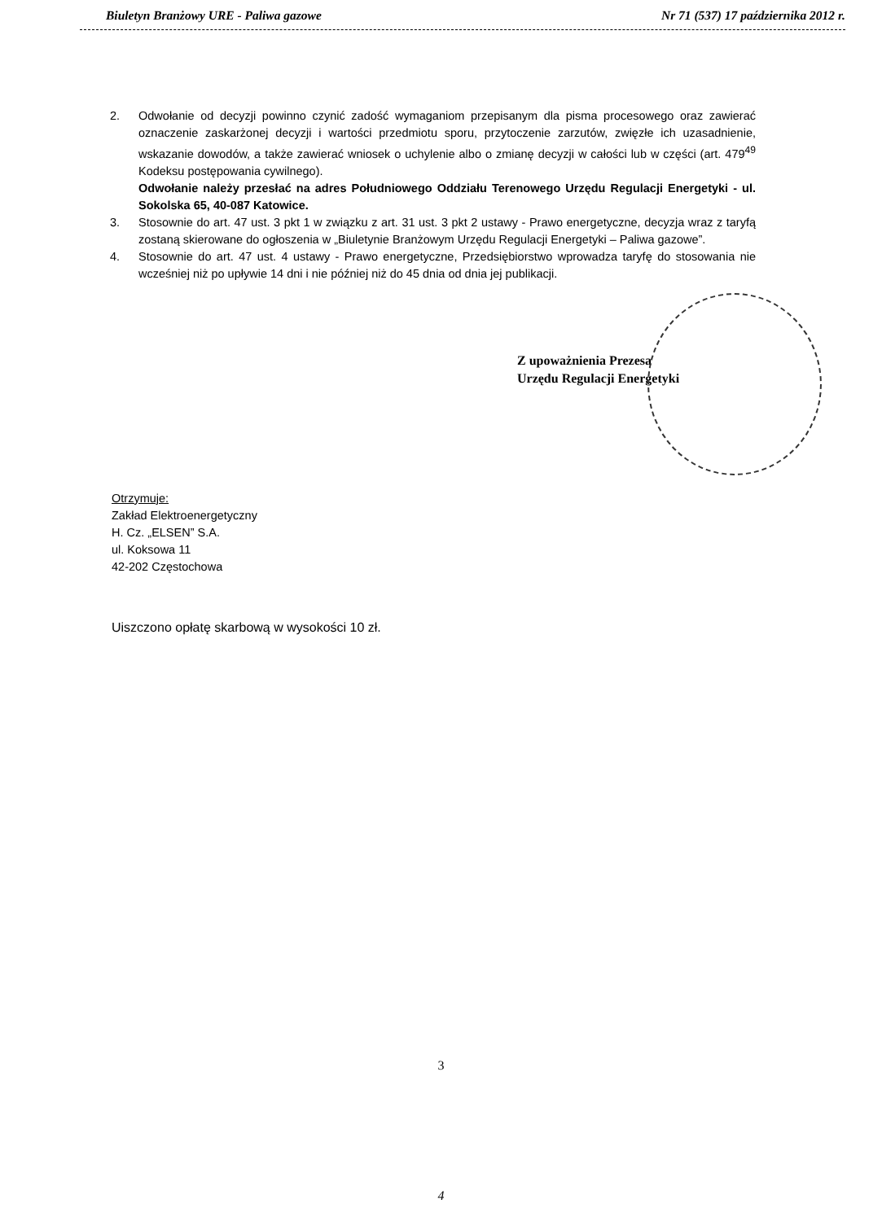Biuletyn Branżowy URE - Paliwa gazowe Nr 71 (537) 17 października 2012 r.
2. Odwołanie od decyzji powinno czynić zadość wymaganiom przepisanym dla pisma procesowego oraz zawierać oznaczenie zaskarżonej decyzji i wartości przedmiotu sporu, przytoczenie zarzutów, zwięzłe ich uzasadnienie, wskazanie dowodów, a także zawierać wniosek o uchylenie albo o zmianę decyzji w całości lub w części (art. 479<sup>49</sup> Kodeksu postępowania cywilnego).
Odwołanie należy przesłać na adres Południowego Oddziału Terenowego Urzędu Regulacji Energetyki - ul. Sokolska 65, 40-087 Katowice.
3. Stosownie do art. 47 ust. 3 pkt 1 w związku z art. 31 ust. 3 pkt 2 ustawy - Prawo energetyczne, decyzja wraz z taryfą zostaną skierowane do ogłoszenia w „Biuletynie Branżowym Urzędu Regulacji Energetyki – Paliwa gazowe”.
4. Stosownie do art. 47 ust. 4 ustawy - Prawo energetyczne, Przedsiębiorstwo wprowadza taryfę do stosowania nie wcześniej niż po upływie 14 dni i nie później niż do 45 dnia od dnia jej publikacji.
Z upoważnienia Prezesa
Urzędu Regulacji Energetyki
Otrzymuje:
Zakład Elektroenergetyczny
H. Cz. „ELSEN” S.A.
ul. Koksowa 11
42-202 Częstochowa
Uiszczono opłatę skarbową w wysokości 10 zł.
3
4